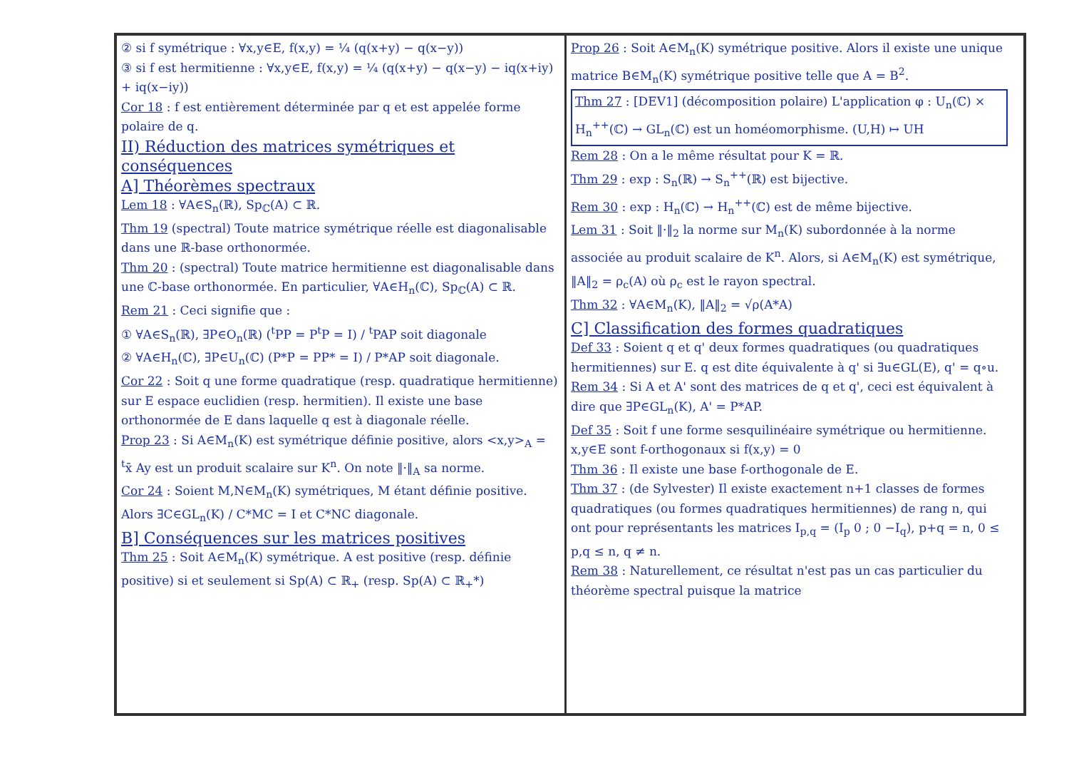② si f symétrique : ∀x,y∈E, f(x,y) = ¼ (q(x+y) − q(x−y))
③ si f est hermitienne : ∀x,y∈E, f(x,y) = ¼ (q(x+y) − q(x−y) − iq(x+iy) + iq(x−iy))
Cor 18 : f est entièrement déterminée par q et est appelée forme polaire de q.
II) Réduction des matrices symétriques et conséquences
A] Théorèmes spectraux
Lem 18 : ∀A∈S<sub>n</sub>(ℝ), Sp<sub>ℂ</sub>(A) ⊂ ℝ.
Thm 19 (spectral) Toute matrice symétrique réelle est diagonalisable dans une ℝ-base orthonormée.
Thm 20 : (spectral) Toute matrice hermitienne est diagonalisable dans une ℂ-base orthonormée. En particulier, ∀A∈H<sub>n</sub>(ℂ), Sp<sub>ℂ</sub>(A) ⊂ ℝ.
Rem 21 : Ceci signifie que :
① ∀A∈S<sub>n</sub>(ℝ), ∃P∈O<sub>n</sub>(ℝ) (<sup>t</sup>PP = P<sup>t</sup>P = I) / <sup>t</sup>PAP soit diagonale
② ∀A∈H<sub>n</sub>(ℂ), ∃P∈U<sub>n</sub>(ℂ) (P*P = PP* = I) / P*AP soit diagonale.
Cor 22 : Soit q une forme quadratique (resp. quadratique hermitienne) sur E espace euclidien (resp. hermitien). Il existe une base orthonormée de E dans laquelle q est à diagonale réelle.
Prop 23 : Si A∈M<sub>n</sub>(K) est symétrique définie positive, alors <x,y><sub>A</sub> = <sup>t</sup>x̄ Ay est un produit scalaire sur K<sup>n</sup>. On note ‖·‖<sub>A</sub> sa norme.
Cor 24 : Soient M,N∈M<sub>n</sub>(K) symétriques, M étant définie positive. Alors ∃C∈GL<sub>n</sub>(K) / C*MC = I et C*NC diagonale.
B] Conséquences sur les matrices positives
Thm 25 : Soit A∈M<sub>n</sub>(K) symétrique. A est positive (resp. définie positive) si et seulement si Sp(A) ⊂ ℝ<sub>+</sub> (resp. Sp(A) ⊂ ℝ<sub>+</sub>*)
Prop 26 : Soit A∈M<sub>n</sub>(K) symétrique positive. Alors il existe une unique matrice B∈M<sub>n</sub>(K) symétrique positive telle que A = B<sup>2</sup>.
Thm 27 : [DEV1] (décomposition polaire) L'application φ : U<sub>n</sub>(ℂ) × H<sub>n</sub><sup>++</sup>(ℂ) → GL<sub>n</sub>(ℂ) est un homéomorphisme. (U,H) ↦ UH
Rem 28 : On a le même résultat pour K = ℝ.
Thm 29 : exp : S<sub>n</sub>(ℝ) → S<sub>n</sub><sup>++</sup>(ℝ) est bijective.
Rem 30 : exp : H<sub>n</sub>(ℂ) → H<sub>n</sub><sup>++</sup>(ℂ) est de même bijective.
Lem 31 : Soit ‖·‖<sub>2</sub> la norme sur M<sub>n</sub>(K) subordonnée à la norme associée au produit scalaire de K<sup>n</sup>. Alors, si A∈M<sub>n</sub>(K) est symétrique, ‖A‖<sub>2</sub> = ρ<sub>c</sub>(A) où ρ<sub>c</sub> est le rayon spectral.
Thm 32 : ∀A∈M<sub>n</sub>(K), ‖A‖<sub>2</sub> = √ρ(A*A)
C] Classification des formes quadratiques
Def 33 : Soient q et q' deux formes quadratiques (ou quadratiques hermitiennes) sur E. q est dite équivalente à q' si ∃u∈GL(E), q' = q∘u.
Rem 34 : Si A et A' sont des matrices de q et q', ceci est équivalent à dire que ∃P∈GL<sub>n</sub>(K), A' = P*AP.
Def 35 : Soit f une forme sesquilinéaire symétrique ou hermitienne. x,y∈E sont f-orthogonaux si f(x,y) = 0
Thm 36 : Il existe une base f-orthogonale de E.
Thm 37 : (de Sylvester) Il existe exactement n+1 classes de formes quadratiques (ou formes quadratiques hermitiennes) de rang n, qui ont pour représentants les matrices I<sub>p,q</sub> = (I<sub>p</sub> 0 ; 0 −I<sub>q</sub>), p+q = n, 0 ≤ p,q ≤ n, q ≠ n.
Rem 38 : Naturellement, ce résultat n'est pas un cas particulier du théorème spectral puisque la matrice